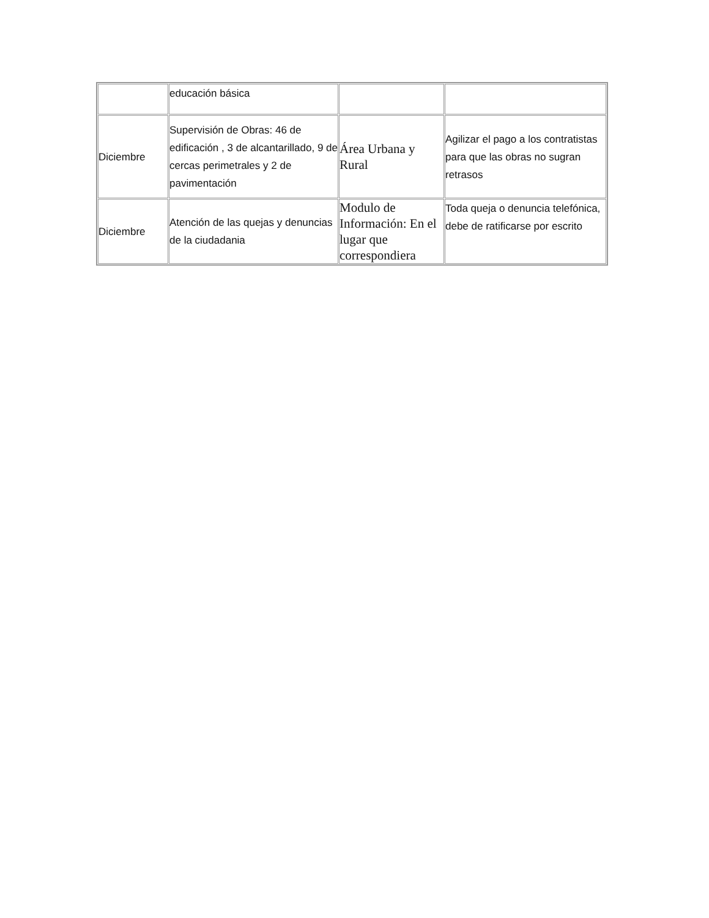| | educación básica | | |
| Diciembre | Supervisión de Obras: 46 de edificación , 3 de alcantarillado, 9 de cercas perimetrales y 2 de pavimentación | Área Urbana y Rural | Agilizar el pago a los contratistas para que las obras no sugran retrasos |
| Diciembre | Atención de las quejas y denuncias de la ciudadania | Modulo de Información: En el lugar que correspondiera | Toda queja o denuncia telefónica, debe de ratificarse por escrito |